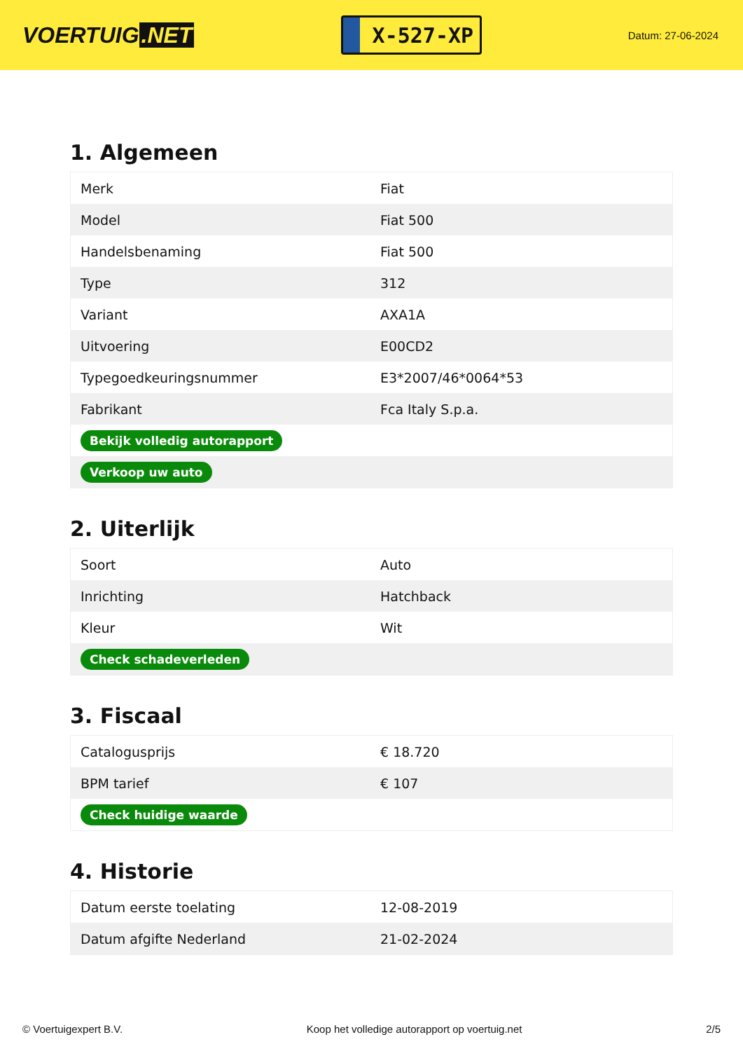VOERTUIG.NET
X-527-XP
Datum: 27-06-2024
1. Algemeen
| Merk | Fiat |
| Model | Fiat 500 |
| Handelsbenaming | Fiat 500 |
| Type | 312 |
| Variant | AXA1A |
| Uitvoering | E00CD2 |
| Typegoedkeuringsnummer | E3*2007/46*0064*53 |
| Fabrikant | Fca Italy S.p.a. |
| Bekijk volledig autorapport | |
| Verkoop uw auto | |
2. Uiterlijk
| Soort | Auto |
| Inrichting | Hatchback |
| Kleur | Wit |
| Check schadeverleden | |
3. Fiscaal
| Catalogusprijs | € 18.720 |
| BPM tarief | € 107 |
| Check huidige waarde | |
4. Historie
| Datum eerste toelating | 12-08-2019 |
| Datum afgifte Nederland | 21-02-2024 |
© Voertuigexpert B.V. Koop het volledige autorapport op voertuig.net 2/5